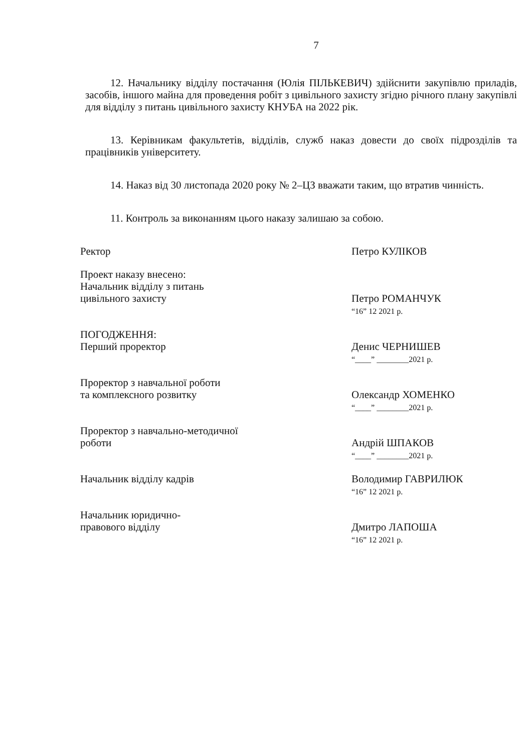7
12. Начальнику відділу постачання (Юлія ПІЛЬКЕВИЧ) здійснити закупівлю приладів, засобів, іншого майна для проведення робіт з цивільного захисту згідно річного плану закупівлі для відділу з питань цивільного захисту КНУБА на 2022 рік.
13. Керівникам факультетів, відділів, служб наказ довести до своїх підрозділів та працівників університету.
14. Наказ від 30 листопада 2020 року № 2–ЦЗ вважати таким, що втратив чинність.
11. Контроль за виконанням цього наказу залишаю за собою.
Ректор Петро КУЛІКОВ
Проект наказу внесено:
Начальник відділу з питань
цивільного захисту
Петро РОМАНЧУК
“16” 12 2021 р.
ПОГОДЖЕННЯ:
Перший проректор
Денис ЧЕРНИШЕВ
“____” ________2021 р.
Проректор з навчальної роботи
та комплексного розвитку
Олександр ХОМЕНКО
“____” ________2021 р.
Проректор з навчально-методичної
роботи
Андрій ШПАКОВ
“____” ________2021 р.
Начальник відділу кадрів Володимир ГАВРИЛЮК
“16” 12 2021 р.
Начальник юридично-
правового відділу
Дмитро ЛАПОША
“16” 12 2021 р.